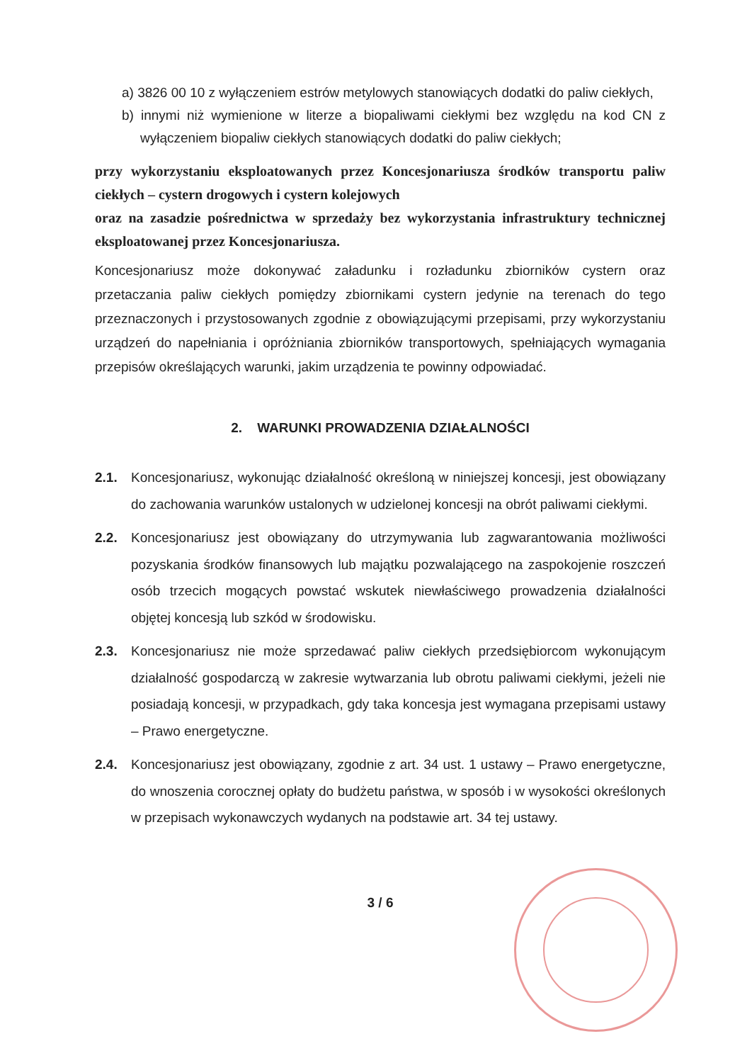a) 3826 00 10 z wyłączeniem estrów metylowych stanowiących dodatki do paliw ciekłych,
b) innymi niż wymienione w literze a biopaliwami ciekłymi bez względu na kod CN z wyłączeniem biopaliw ciekłych stanowiących dodatki do paliw ciekłych;
przy wykorzystaniu eksploatowanych przez Koncesjonariusza środków transportu paliw ciekłych – cystern drogowych i cystern kolejowych
oraz na zasadzie pośrednictwa w sprzedaży bez wykorzystania infrastruktury technicznej eksploatowanej przez Koncesjonariusza.
Koncesjonariusz może dokonywać załadunku i rozładunku zbiorników cystern oraz przetaczania paliw ciekłych pomiędzy zbiornikami cystern jedynie na terenach do tego przeznaczonych i przystosowanych zgodnie z obowiązującymi przepisami, przy wykorzystaniu urządzeń do napełniania i opróżniania zbiorników transportowych, spełniających wymagania przepisów określających warunki, jakim urządzenia te powinny odpowiadać.
2. WARUNKI PROWADZENIA DZIAŁALNOŚCI
2.1. Koncesjonariusz, wykonując działalność określoną w niniejszej koncesji, jest obowiązany do zachowania warunków ustalonych w udzielonej koncesji na obrót paliwami ciekłymi.
2.2. Koncesjonariusz jest obowiązany do utrzymywania lub zagwarantowania możliwości pozyskania środków finansowych lub majątku pozwalającego na zaspokojenie roszczeń osób trzecich mogących powstać wskutek niewłaściwego prowadzenia działalności objętej koncesją lub szkód w środowisku.
2.3. Koncesjonariusz nie może sprzedawać paliw ciekłych przedsiębiorcom wykonującym działalność gospodarczą w zakresie wytwarzania lub obrotu paliwami ciekłymi, jeżeli nie posiadają koncesji, w przypadkach, gdy taka koncesja jest wymagana przepisami ustawy – Prawo energetyczne.
2.4. Koncesjonariusz jest obowiązany, zgodnie z art. 34 ust. 1 ustawy – Prawo energetyczne, do wnoszenia corocznej opłaty do budżetu państwa, w sposób i w wysokości określonych w przepisach wykonawczych wydanych na podstawie art. 34 tej ustawy.
3 / 6